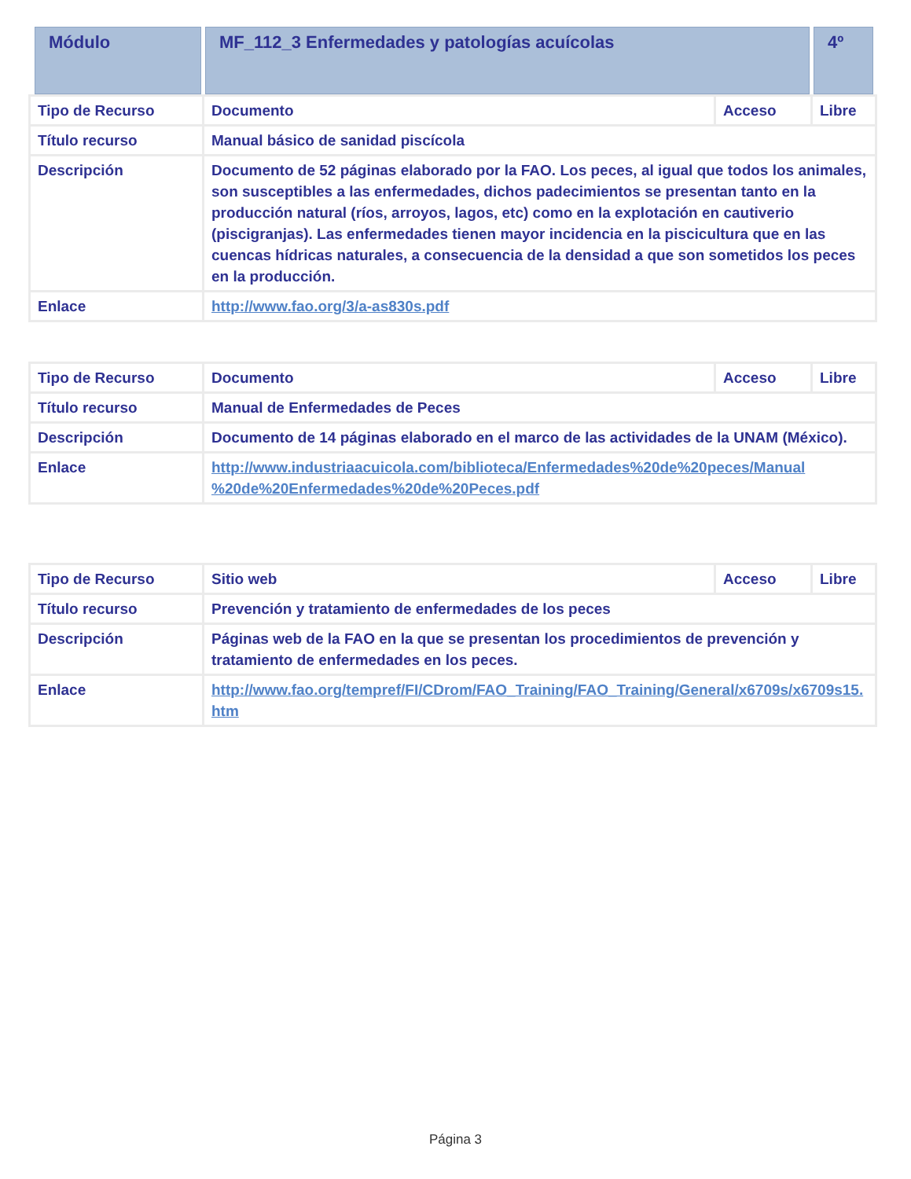| Módulo | MF_112_3 Enfermedades y patologías acuícolas | 4º |
| Tipo de Recurso | Documento | Acceso | Libre |
| Título recurso | Manual básico de sanidad piscícola | | |
| Descripción | Documento de 52 páginas elaborado por la FAO. Los peces, al igual que todos los animales, son susceptibles a las enfermedades, dichos padecimientos se presentan tanto en la producción natural (ríos, arroyos, lagos, etc) como en la explotación en cautiverio (piscigranjas). Las enfermedades tienen mayor incidencia en la piscicultura que en las cuencas hídricas naturales, a consecuencia de la densidad a que son sometidos los peces en la producción. | | |
| Enlace | http://www.fao.org/3/a-as830s.pdf | | |
| Tipo de Recurso | Documento | Acceso | Libre |
| Título recurso | Manual de Enfermedades de Peces | | |
| Descripción | Documento de 14 páginas elaborado en el marco de las actividades de la UNAM (México). | | |
| Enlace | http://www.industriaacuicola.com/biblioteca/Enfermedades%20de%20peces/Manual %20de%20Enfermedades%20de%20Peces.pdf | | |
| Tipo de Recurso | Sitio web | Acceso | Libre |
| Título recurso | Prevención y tratamiento de enfermedades de los peces | | |
| Descripción | Páginas web de la FAO en la que se presentan los procedimientos de prevención y tratamiento de enfermedades en los peces. | | |
| Enlace | http://www.fao.org/tempref/FI/CDrom/FAO_Training/FAO_Training/General/x6709s/x6709s15.htm | | |
Página 3